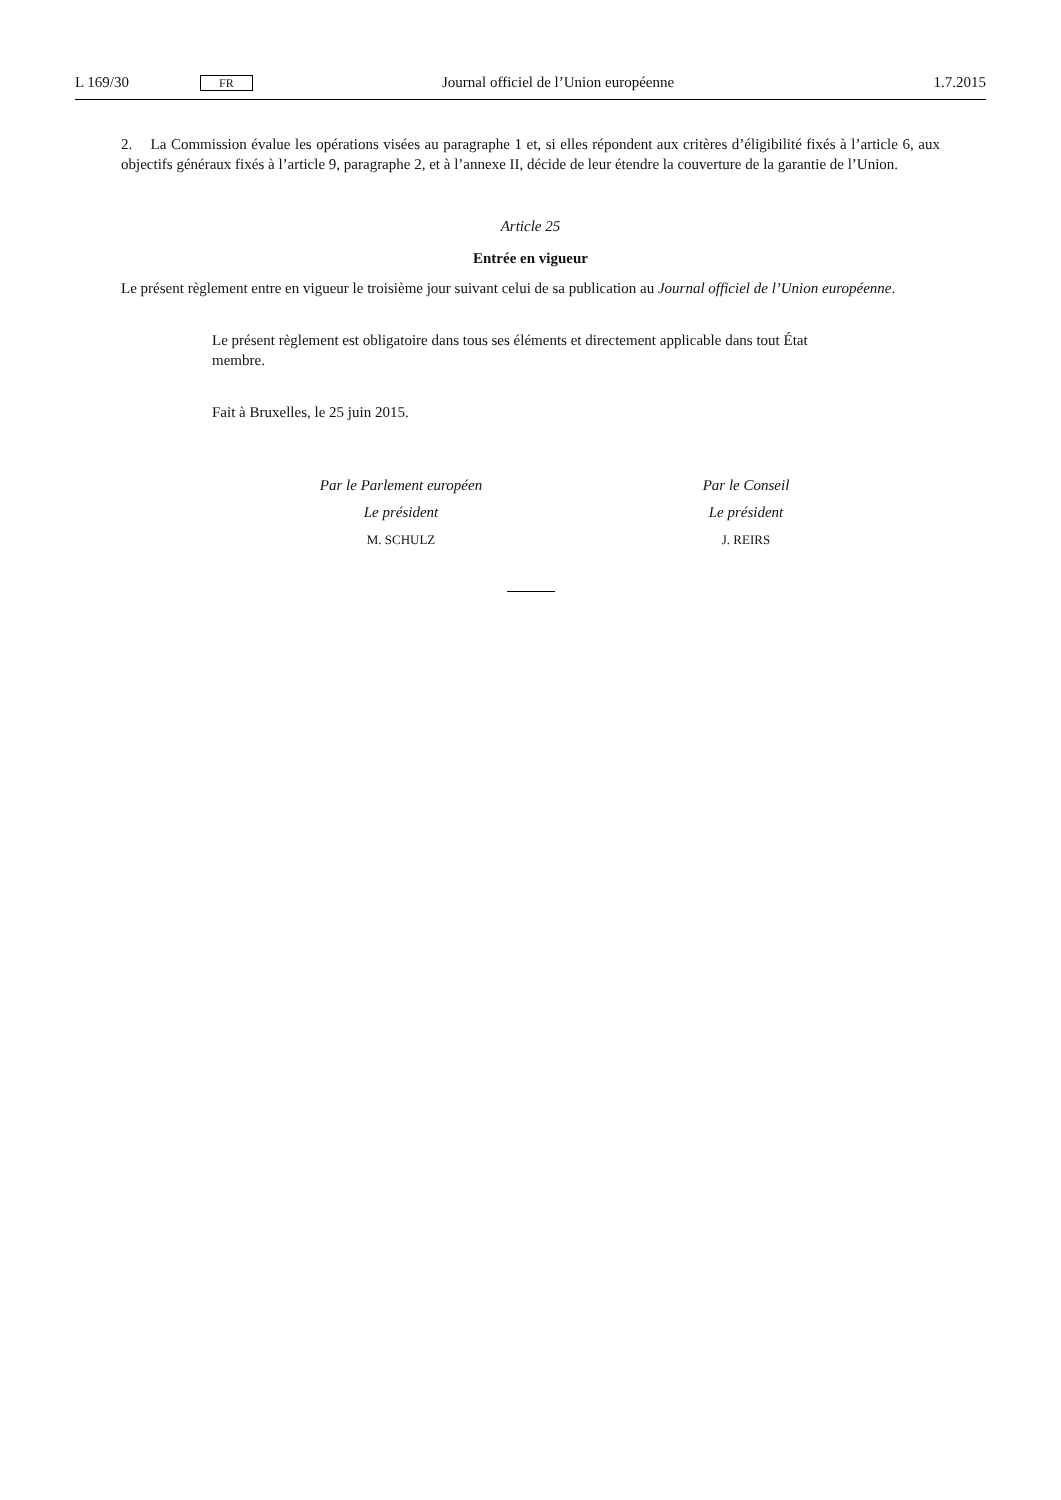L 169/30 FR Journal officiel de l’Union européenne 1.7.2015
2. La Commission évalue les opérations visées au paragraphe 1 et, si elles répondent aux critères d’éligibilité fixés à l’article 6, aux objectifs généraux fixés à l’article 9, paragraphe 2, et à l’annexe II, décide de leur étendre la couverture de la garantie de l’Union.
Article 25
Entrée en vigueur
Le présent règlement entre en vigueur le troisième jour suivant celui de sa publication au Journal officiel de l’Union européenne.
Le présent règlement est obligatoire dans tous ses éléments et directement applicable dans tout État membre.
Fait à Bruxelles, le 25 juin 2015.
Par le Parlement européen
Le président
M. SCHULZ
Par le Conseil
Le président
J. REIRS